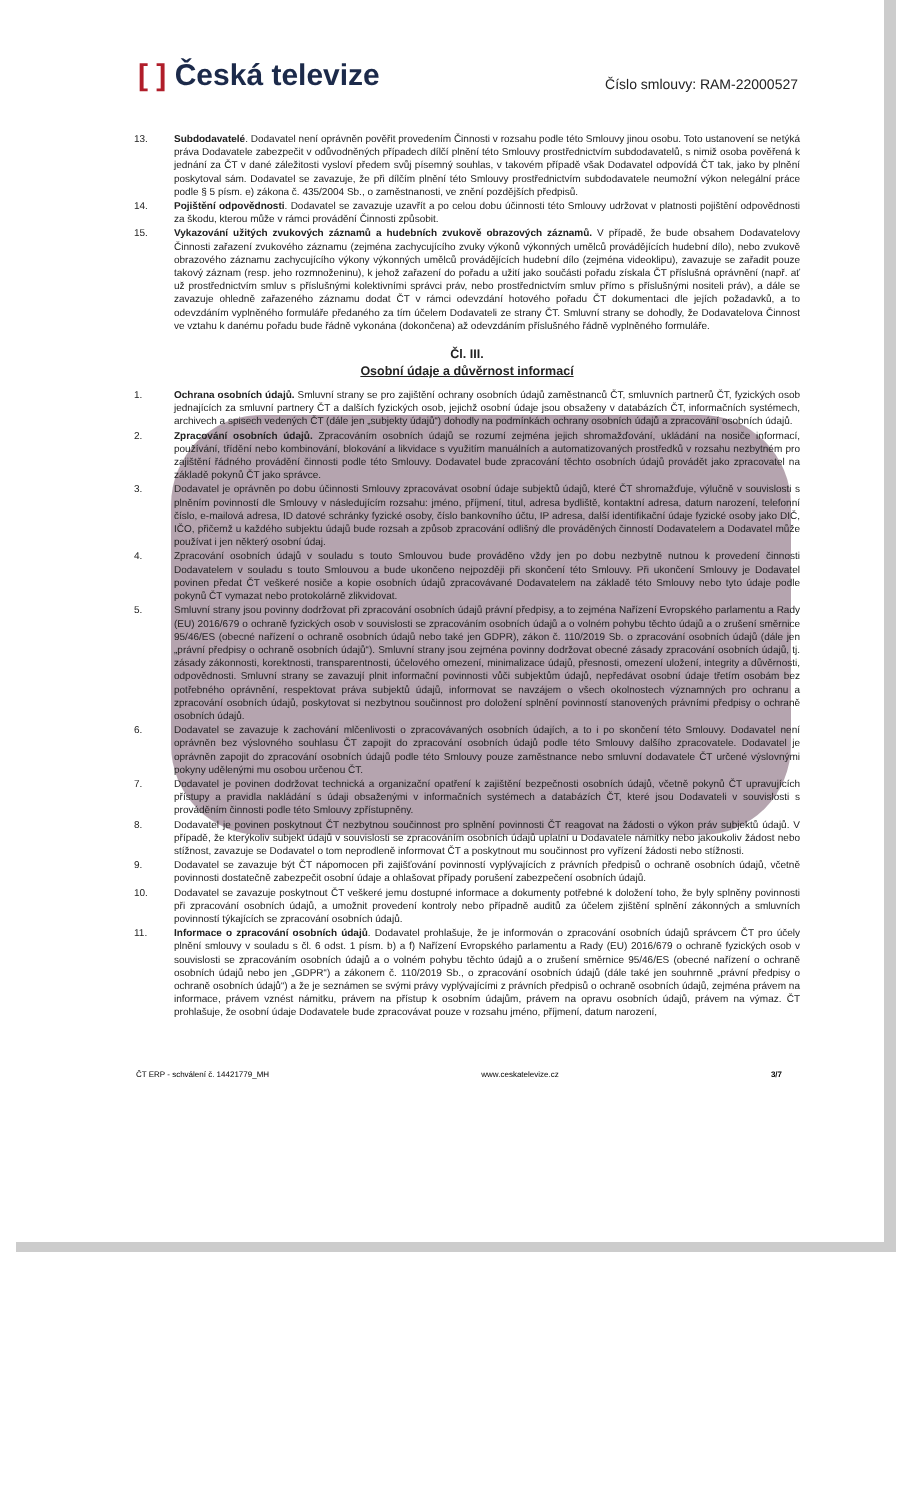[ ] Česká televize
Číslo smlouvy: RAM-22000527
13. Subdodavatelé. Dodavatel není oprávněn pověřit provedením Činnosti v rozsahu podle této Smlouvy jinou osobu. Toto ustanovení se netýká práva Dodavatele zabezpečit v odůvodněných případech dílčí plnění této Smlouvy prostřednictvím subdodavatelů, s nimiž osoba pověřená k jednání za ČT v dané záležitosti vysloví předem svůj písemný souhlas, v takovém případě však Dodavatel odpovídá ČT tak, jako by plnění poskytoval sám. Dodavatel se zavazuje, že při dílčím plnění této Smlouvy prostřednictvím subdodavatele neumožní výkon nelegální práce podle § 5 písm. e) zákona č. 435/2004 Sb., o zaměstnanosti, ve znění pozdějších předpisů.
14. Pojištění odpovědnosti. Dodavatel se zavazuje uzavřít a po celou dobu účinnosti této Smlouvy udržovat v platnosti pojištění odpovědnosti za škodu, kterou může v rámci provádění Činnosti způsobit.
15. Vykazování užitých zvukových záznamů a hudebních zvukově obrazových záznamů. V případě, že bude obsahem Dodavatelovy Činnosti zařazení zvukového záznamu (zejména zachycujícího zvuky výkonů výkonných umělců provádějících hudební dílo), nebo zvukově obrazového záznamu zachycujícího výkony výkonných umělců provádějících hudební dílo (zejména videoklipu), zavazuje se zařadit pouze takový záznam (resp. jeho rozmnoženinu), k jehož zařazení do pořadu a užití jako součásti pořadu získala ČT příslušná oprávnění (např. ať už prostřednictvím smluv s příslušnými kolektivními správci práv, nebo prostřednictvím smluv přímo s příslušnými nositeli práv), a dále se zavazuje ohledně zařazeného záznamu dodat ČT v rámci odevzdání hotového pořadu ČT dokumentaci dle jejích požadavků, a to odevzdáním vyplněného formuláře předaného za tím účelem Dodavateli ze strany ČT. Smluvní strany se dohodly, že Dodavatelova Činnost ve vztahu k danému pořadu bude řádně vykonána (dokončena) až odevzdáním příslušného řádně vyplněného formuláře.
Čl. III.
Osobní údaje a důvěrnost informací
1. Ochrana osobních údajů. Smluvní strany se pro zajištění ochrany osobních údajů zaměstnanců ČT, smluvních partnerů ČT, fyzických osob jednajících za smluvní partnery ČT a dalších fyzických osob, jejichž osobní údaje jsou obsaženy v databázích ČT, informačních systémech, archivech a spisech vedených ČT (dále jen „subjekty údajů“) dohodly na podmínkách ochrany osobních údajů a zpracování osobních údajů.
2. Zpracování osobních údajů. Zpracováním osobních údajů se rozumí zejména jejich shromažďování, ukládání na nosiče informací, používání, třídění nebo kombinování, blokování a likvidace s využitím manuálních a automatizovaných prostředků v rozsahu nezbytném pro zajištění řádného provádění činnosti podle této Smlouvy. Dodavatel bude zpracování těchto osobních údajů provádět jako zpracovatel na základě pokynů ČT jako správce.
3. Dodavatel je oprávněn po dobu účinnosti Smlouvy zpracovávat osobní údaje subjektů údajů, které ČT shromažďuje, výlučně v souvislosti s plněním povinností dle Smlouvy v následujícím rozsahu: jméno, příjmení, titul, adresa bydliště, kontaktní adresa, datum narození, telefonní číslo, e-mailová adresa, ID datové schránky fyzické osoby, číslo bankovního účtu, IP adresa, další identifikační údaje fyzické osoby jako DIČ, IČO, přičemž u každého subjektu údajů bude rozsah a způsob zpracování odlišný dle prováděných činností Dodavatelem a Dodavatel může používat i jen některý osobní údaj.
4. Zpracování osobních údajů v souladu s touto Smlouvou bude prováděno vždy jen po dobu nezbytně nutnou k provedení činnosti Dodavatelem v souladu s touto Smlouvou a bude ukončeno nejpozději při skončení této Smlouvy. Při ukončení Smlouvy je Dodavatel povinen předat ČT veškeré nosiče a kopie osobních údajů zpracovávané Dodavatelem na základě této Smlouvy nebo tyto údaje podle pokynů ČT vymazat nebo protokolárně zlikvidovat.
5. Smluvní strany jsou povinny dodržovat při zpracování osobních údajů právní předpisy, a to zejména Nařízení Evropského parlamentu a Rady (EU) 2016/679 o ochraně fyzických osob v souvislosti se zpracováním osobních údajů a o volném pohybu těchto údajů a o zrušení směrnice 95/46/ES (obecné nařízení o ochraně osobních údajů nebo také jen GDPR), zákon č. 110/2019 Sb. o zpracování osobních údajů (dále jen „právní předpisy o ochraně osobních údajů“). Smluvní strany jsou zejména povinny dodržovat obecné zásady zpracování osobních údajů, tj. zásady zákonnosti, korektnosti, transparentnosti, účelového omezení, minimalizace údajů, přesnosti, omezení uložení, integrity a důvěrnosti, odpovědnosti. Smluvní strany se zavazují plnit informační povinnosti vůči subjektům údajů, nepředávat osobní údaje třetím osobám bez potřebného oprávnění, respektovat práva subjektů údajů, informovat se navzájem o všech okolnostech významných pro ochranu a zpracování osobních údajů, poskytovat si nezbytnou součinnost pro doložení splnění povinností stanovených právními předpisy o ochraně osobních údajů.
6. Dodavatel se zavazuje k zachování mlčenlivosti o zpracovávaných osobních údajích, a to i po skončení této Smlouvy. Dodavatel není oprávněn bez výslovného souhlasu ČT zapojit do zpracování osobních údajů podle této Smlouvy dalšího zpracovatele. Dodavatel je oprávněn zapojit do zpracování osobních údajů podle této Smlouvy pouze zaměstnance nebo smluvní dodavatele ČT určené výslovnými pokyny udělenými mu osobou určenou ČT.
7. Dodavatel je povinen dodržovat technická a organizační opatření k zajištění bezpečnosti osobních údajů, včetně pokynů ČT upravujících přístupy a pravidla nakládání s údaji obsaženými v informačních systémech a databázích ČT, které jsou Dodavateli v souvislosti s prováděním činnosti podle této Smlouvy zpřístupněny.
8. Dodavatel je povinen poskytnout ČT nezbytnou součinnost pro splnění povinnosti ČT reagovat na žádosti o výkon práv subjektů údajů. V případě, že kterýkoliv subjekt údajů v souvislosti se zpracováním osobních údajů uplatní u Dodavatele námitky nebo jakoukoliv žádost nebo stížnost, zavazuje se Dodavatel o tom neprodleně informovat ČT a poskytnout mu součinnost pro vyřízení žádosti nebo stížnosti.
9. Dodavatel se zavazuje být ČT nápomocen při zajišťování povinností vyplývajících z právních předpisů o ochraně osobních údajů, včetně povinnosti dostatečně zabezpečit osobní údaje a ohlašovat případy porušení zabezpečení osobních údajů.
10. Dodavatel se zavazuje poskytnout ČT veškeré jemu dostupné informace a dokumenty potřebné k doložení toho, že byly splněny povinnosti při zpracování osobních údajů, a umožnit provedení kontroly nebo případně auditů za účelem zjištění splnění zákonných a smluvních povinností týkajících se zpracování osobních údajů.
11. Informace o zpracování osobních údajů. Dodavatel prohlašuje, že je informován o zpracování osobních údajů správcem ČT pro účely plnění smlouvy v souladu s čl. 6 odst. 1 písm. b) a f) Nařízení Evropského parlamentu a Rady (EU) 2016/679 o ochraně fyzických osob v souvislosti se zpracováním osobních údajů a o volném pohybu těchto údajů a o zrušení směrnice 95/46/ES (obecné nařízení o ochraně osobních údajů nebo jen „GDPR“) a zákonem č. 110/2019 Sb., o zpracování osobních údajů (dále také jen souhrnně „právní předpisy o ochraně osobních údajů“) a že je seznámen se svými právy vyplývajícími z právních předpisů o ochraně osobních údajů, zejména právem na informace, právem vznést námitku, právem na přístup k osobním údajům, právem na opravu osobních údajů, právem na výmaz. ČT prohlašuje, že osobní údaje Dodavatele bude zpracovávat pouze v rozsahu jméno, příjmení, datum narození,
ČT ERP - schválení č. 14421779_MH www.ceskatelevize.cz 3/7